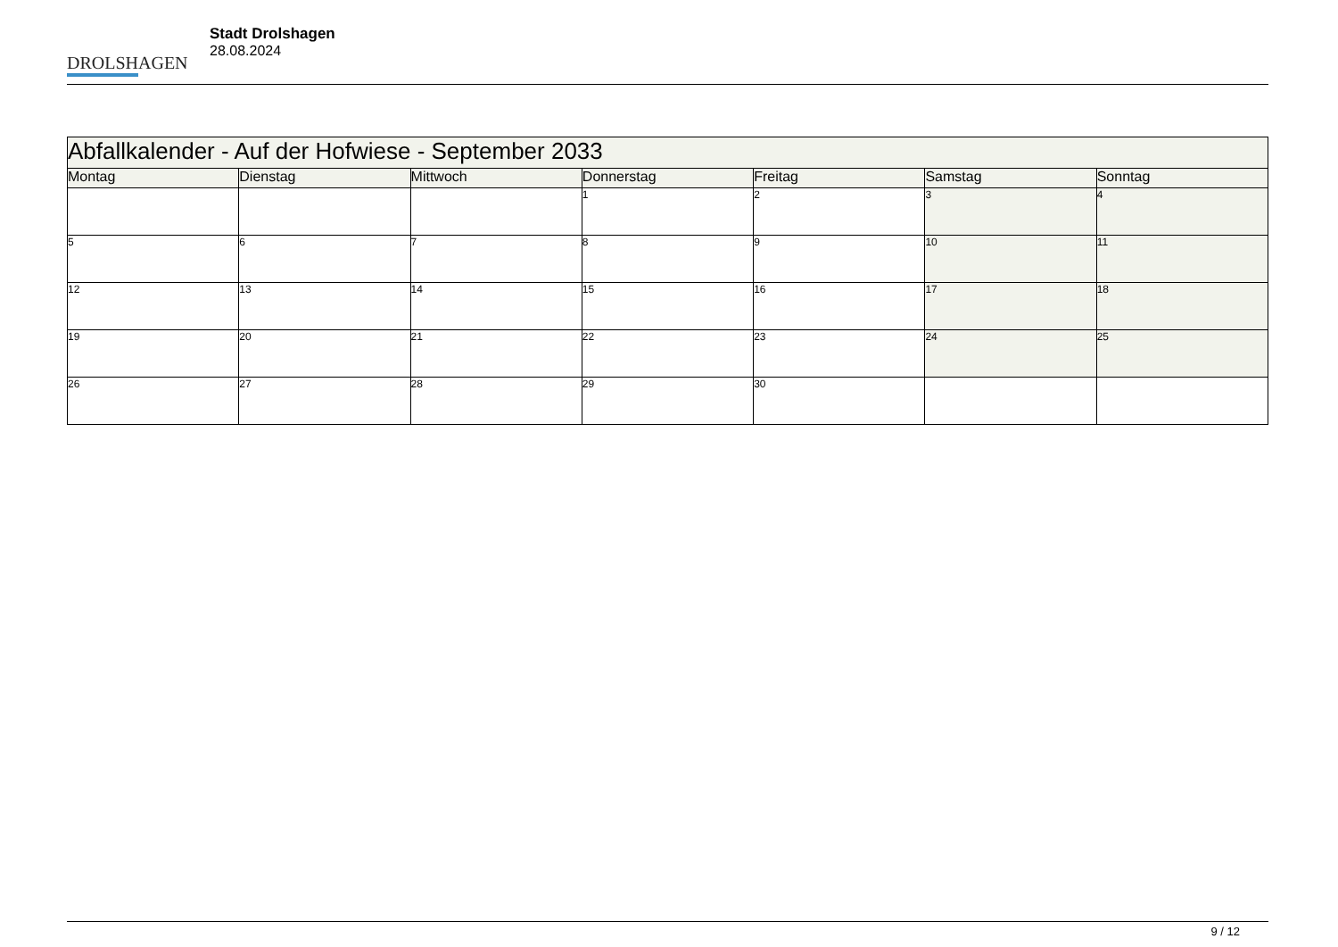DROLSHAGEN
Stadt Drolshagen
28.08.2024
| Abfallkalender - Auf der Hofwiese - September 2033 | | | | | | |
| --- | --- | --- | --- | --- | --- | --- |
| Montag | Dienstag | Mittwoch | Donnerstag | Freitag | Samstag | Sonntag |
| | | | 1 | 2 | 3 | 4 |
| 5 | 6 | 7 | 8 | 9 | 10 | 11 |
| 12 | 13 | 14 | 15 | 16 | 17 | 18 |
| 19 | 20 | 21 | 22 | 23 | 24 | 25 |
| 26 | 27 | 28 | 29 | 30 | | |
9 / 12